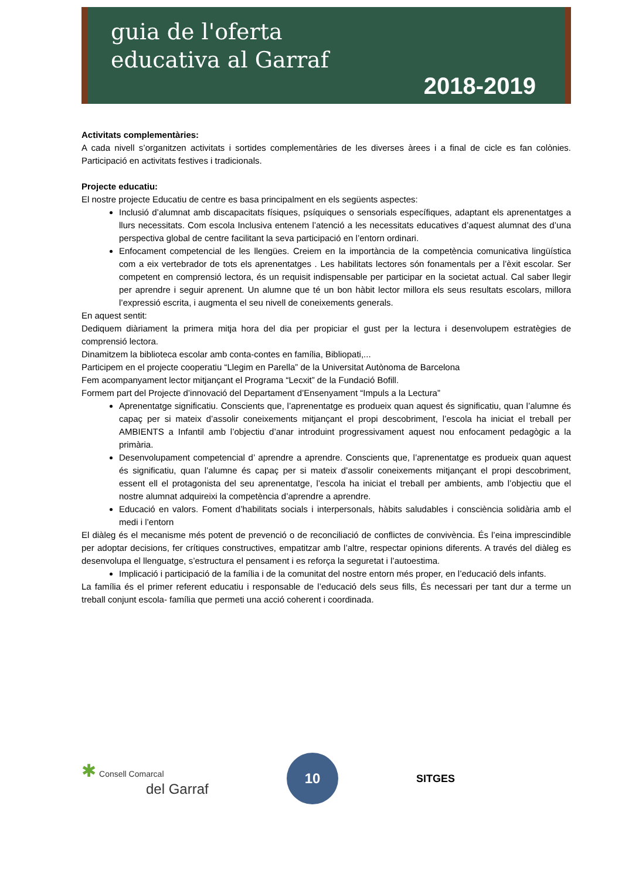guia de l'oferta
educativa al Garraf
2018-2019
Activitats complementàries:
A cada nivell s’organitzen activitats i sortides complementàries de les diverses àrees i a final de cicle es fan colònies. Participació en activitats festives i tradicionals.
Projecte educatiu:
El nostre projecte Educatiu de centre es basa principalment en els següents aspectes:
Inclusió d’alumnat amb discapacitats físiques, psíquiques o sensorials específiques, adaptant els aprenentatges a llurs necessitats. Com escola Inclusiva entenem l’atenció a les necessitats educatives d’aquest alumnat des d’una perspectiva global de centre facilitant la seva participació en l’entorn ordinari.
Enfocament competencial de les llengües. Creiem en la importància de la competència comunicativa lingüística com a eix vertebrador de tots els aprenentatges . Les habilitats lectores són fonamentals per a l’èxit escolar. Ser competent en comprensió lectora, és un requisit indispensable per participar en la societat actual. Cal saber llegir per aprendre i seguir aprenent. Un alumne que té un bon hàbit lector millora els seus resultats escolars, millora l’expressió escrita, i augmenta el seu nivell de coneixements generals.
En aquest sentit:
Dediquem diàriament la primera mitja hora del dia per propiciar el gust per la lectura i desenvolupem estratègies de comprensió lectora.
Dinamitzem la biblioteca escolar amb conta-contes en família, Bibliopati,...
Participem en el projecte cooperatiu “Llegim en Parella” de la Universitat Autònoma de Barcelona
Fem acompanyament lector mitjançant el Programa “Lecxit” de la Fundació Bofill.
Formem part del Projecte d’innovació del Departament d’Ensenyament “Impuls a la Lectura”
Aprenentatge significatiu. Conscients que, l’aprenentatge es produeix quan aquest és significatiu, quan l’alumne és capaç per si mateix d’assolir coneixements mitjançant el propi descobriment, l’escola ha iniciat el treball per AMBIENTS a Infantil amb l’objectiu d’anar introduint progressivament aquest nou enfocament pedagògic a la primària.
Desenvolupament competencial d’ aprendre a aprendre. Conscients que, l’aprenentatge es produeix quan aquest és significatiu, quan l’alumne és capaç per si mateix d’assolir coneixements mitjançant el propi descobriment, essent ell el protagonista del seu aprenentatge, l’escola ha iniciat el treball per ambients, amb l’objectiu que el nostre alumnat adquireixi la competència d’aprendre a aprendre.
Educació en valors. Foment d’habilitats socials i interpersonals, hàbits saludables i consciència solidària amb el medi i l’entorn
El diàleg és el mecanisme més potent de prevenció o de reconciliació de conflictes de convivència. És l’eina imprescindible per adoptar decisions, fer crítiques constructives, empatitzar amb l’altre, respectar opinions diferents. A través del diàleg es desenvolupa el llenguatge, s’estructura el pensament i es reforça la seguretat i l’autoestima.
Implicació i participació de la família i de la comunitat del nostre entorn més proper, en l’educació dels infants.
La família és el primer referent educatiu i responsable de l’educació dels seus fills, És necessari per tant dur a terme un treball conjunt escola- família que permeti una acció coherent i coordinada.
✱ Consell Comarcal
del Garraf
10
SITGES